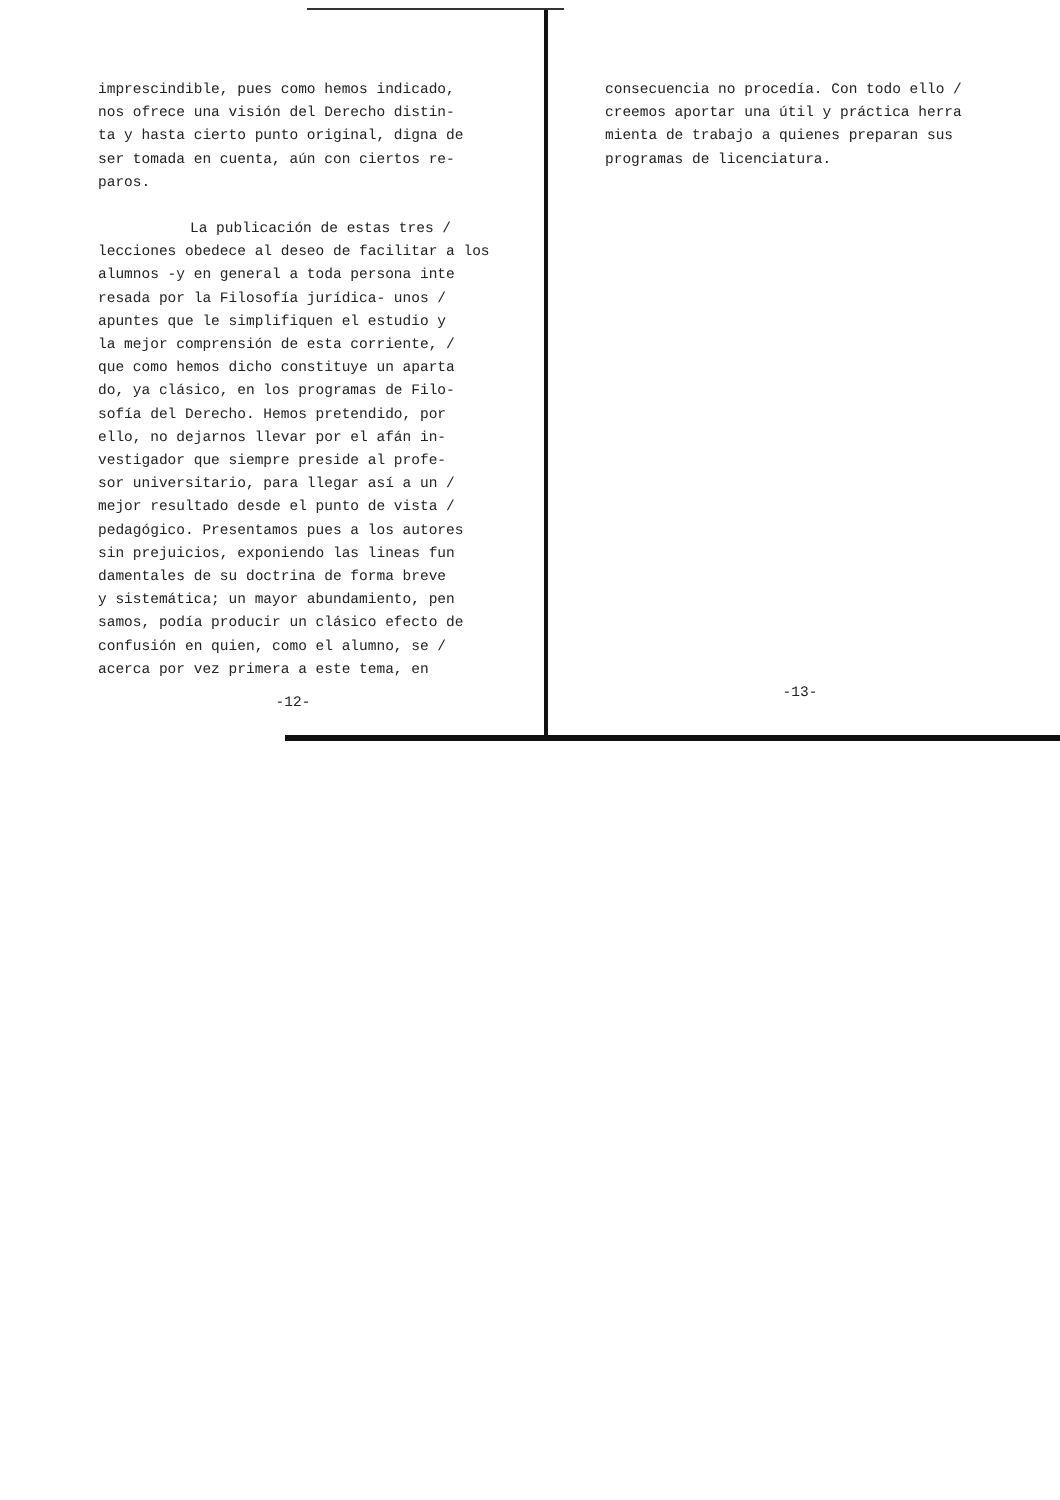imprescindible, pues como hemos indicado,
nos ofrece una visión del Derecho distin-
ta y hasta cierto punto original, digna de
ser tomada en cuenta, aún con ciertos re-
paros.
La publicación de estas tres /
lecciones obedece al deseo de facilitar a los
alumnos -y en general a toda persona inte
resada por la Filosofía jurídica- unos /
apuntes que le simplifiquen el estudio y
la mejor comprensión de esta corriente, /
que como hemos dicho constituye un aparta
do, ya clásico, en los programas de Filo-
sofía del Derecho. Hemos pretendido, por
ello, no dejarnos llevar por el afán in-
vestigador que siempre preside al profe-
sor universitario, para llegar así a un /
mejor resultado desde el punto de vista /
pedagógico. Presentamos pues a los autores
sin prejuicios, exponiendo las lineas fun
damentales de su doctrina de forma breve
y sistemática; un mayor abundamiento, pen
samos, podía producir un clásico efecto de
confusión en quien, como el alumno, se /
acerca por vez primera a este tema, en
-12-
consecuencia no procedía. Con todo ello /
creemos aportar una útil y práctica herra
mienta de trabajo a quienes preparan sus
programas de licenciatura.
-13-